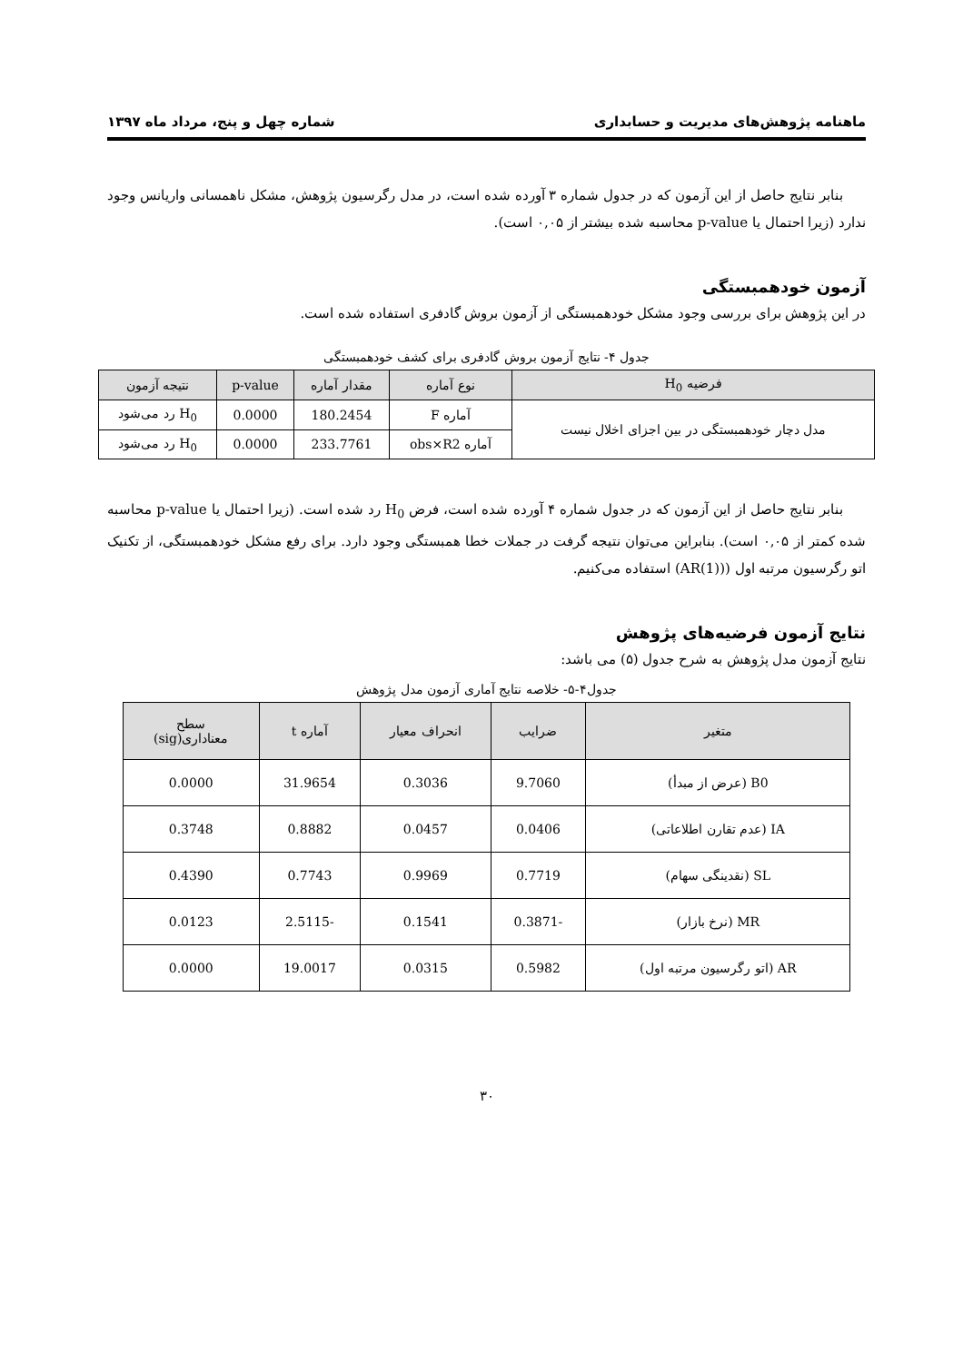ماهنامه پژوهش‌های مدیریت و حسابداری شماره چهل و پنج، مرداد ماه ۱۳۹۷
بنابر نتایج حاصل از این آزمون که در جدول شماره ۳ آورده شده است، در مدل رگرسیون پژوهش، مشکل ناهمسانی واریانس وجود ندارد (زیرا احتمال یا p-value محاسبه شده بیشتر از ۰,۰۵ است).
آزمون خودهمبستگی
در این پژوهش برای بررسی وجود مشکل خودهمبستگی از آزمون بروش گادفری استفاده شده است.
جدول ۴- نتایج آزمون بروش گادفری برای کشف خودهمبستگی
| فرضیه H<sub>0</sub> | نوع آماره | مقدار آماره | p-value | نتیجه آزمون |
| --- | --- | --- | --- | --- |
| مدل دچار خودهمبستگی در بین اجزای اخلال نیست | آماره F | 180.2454 | 0.0000 | H<sub>0</sub> رد می‌شود |
| | آماره obs×R2 | 233.7761 | 0.0000 | H<sub>0</sub> رد می‌شود |
بنابر نتایج حاصل از این آزمون که در جدول شماره ۴ آورده شده است، فرض H<sub>0</sub> رد شده است. (زیرا احتمال یا p-value محاسبه شده کمتر از ۰,۰۵ است). بنابراین می‌توان نتیجه گرفت در جملات خطا همبستگی وجود دارد. برای رفع مشکل خودهمبستگی، از تکنیک اتو رگرسیون مرتبه اول ((AR(1)) استفاده می‌کنیم.
نتایج آزمون فرضیه‌های پژوهش
نتایج آزمون مدل پژوهش به شرح جدول (۵) می باشد:
جدول۴-۵- خلاصه نتایج آماری آزمون مدل پژوهش
| متغیر | ضرایب | انحراف معیار | آماره t | سطح معناداری(sig) |
| --- | --- | --- | --- | --- |
| B0 (عرض از مبدأ) | 9.7060 | 0.3036 | 31.9654 | 0.0000 |
| IA (عدم تقارن اطلاعاتی) | 0.0406 | 0.0457 | 0.8882 | 0.3748 |
| SL (نقدینگی سهام) | 0.7719 | 0.9969 | 0.7743 | 0.4390 |
| MR (نرخ بازار) | -0.3871 | 0.1541 | -2.5115 | 0.0123 |
| AR (اتو رگرسیون مرتبه اول) | 0.5982 | 0.0315 | 19.0017 | 0.0000 |
۳۰